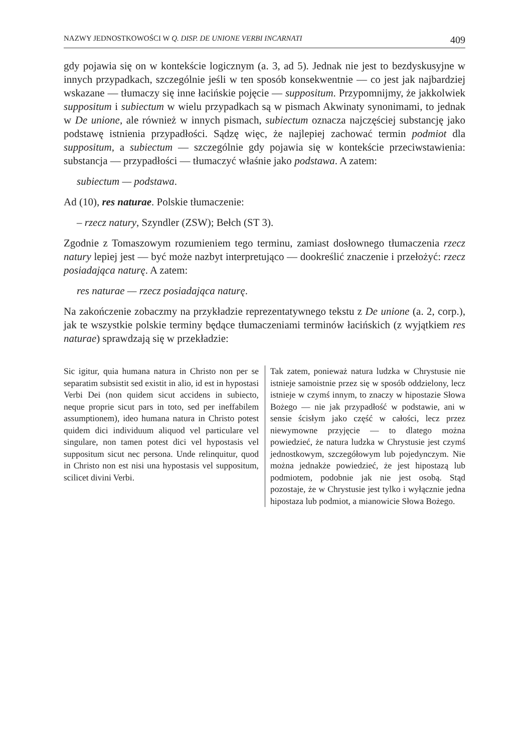NAZWY JEDNOSTKOWOŚCI W Q. DISP. DE UNIONE VERBI INCARNATI 409
gdy pojawia się on w kontekście logicznym (a. 3, ad 5). Jednak nie jest to bezdyskusyjne w innych przypadkach, szczególnie jeśli w ten sposób konsekwentnie — co jest jak najbardziej wskazane — tłumaczy się inne łacińskie pojęcie — suppositum. Przypomnijmy, że jakkolwiek suppositum i subiectum w wielu przypadkach są w pismach Akwinaty synonimami, to jednak w De unione, ale również w innych pismach, subiectum oznacza najczęściej substancję jako podstawę istnienia przypadłości. Sądzę więc, że najlepiej zachować termin podmiot dla suppositum, a subiectum — szczególnie gdy pojawia się w kontekście przeciwstawienia: substancja — przypadłości — tłumaczyć właśnie jako podstawa. A zatem:
subiectum — podstawa.
Ad (10), res naturae. Polskie tłumaczenie:
– rzecz natury, Szyndler (ZSW); Bełch (ST 3).
Zgodnie z Tomaszowym rozumieniem tego terminu, zamiast dosłownego tłumaczenia rzecz natury lepiej jest — być może nazbyt interpretująco — dookreślić znaczenie i przełożyć: rzecz posiadająca naturę. A zatem:
res naturae — rzecz posiadająca naturę.
Na zakończenie zobaczmy na przykładzie reprezentatywnego tekstu z De unione (a. 2, corp.), jak te wszystkie polskie terminy będące tłumaczeniami terminów łacińskich (z wyjątkiem res naturae) sprawdzają się w przekładzie:
Sic igitur, quia humana natura in Christo non per se separatim subsistit sed existit in alio, id est in hypostasi Verbi Dei (non quidem sicut accidens in subiecto, neque proprie sicut pars in toto, sed per ineffabilem assumptionem), ideo humana natura in Christo potest quidem dici individuum aliquod vel particulare vel singulare, non tamen potest dici vel hypostasis vel suppositum sicut nec persona. Unde relinquitur, quod in Christo non est nisi una hypostasis vel suppositum, scilicet divini Verbi.
Tak zatem, ponieważ natura ludzka w Chrystusie nie istnieje samoistnie przez się w sposób oddzielony, lecz istnieje w czymś innym, to znaczy w hipostazie Słowa Bożego — nie jak przypadłość w podstawie, ani w sensie ścisłym jako część w całości, lecz przez niewymowne przyjęcie — to dlatego można powiedzieć, że natura ludzka w Chrystusie jest czymś jednostkowym, szczegółowym lub pojedynczym. Nie można jednakże powiedzieć, że jest hipostazą lub podmiotem, podobnie jak nie jest osobą. Stąd pozostaje, że w Chrystusie jest tylko i wyłącznie jedna hipostaza lub podmiot, a mianowicie Słowa Bożego.